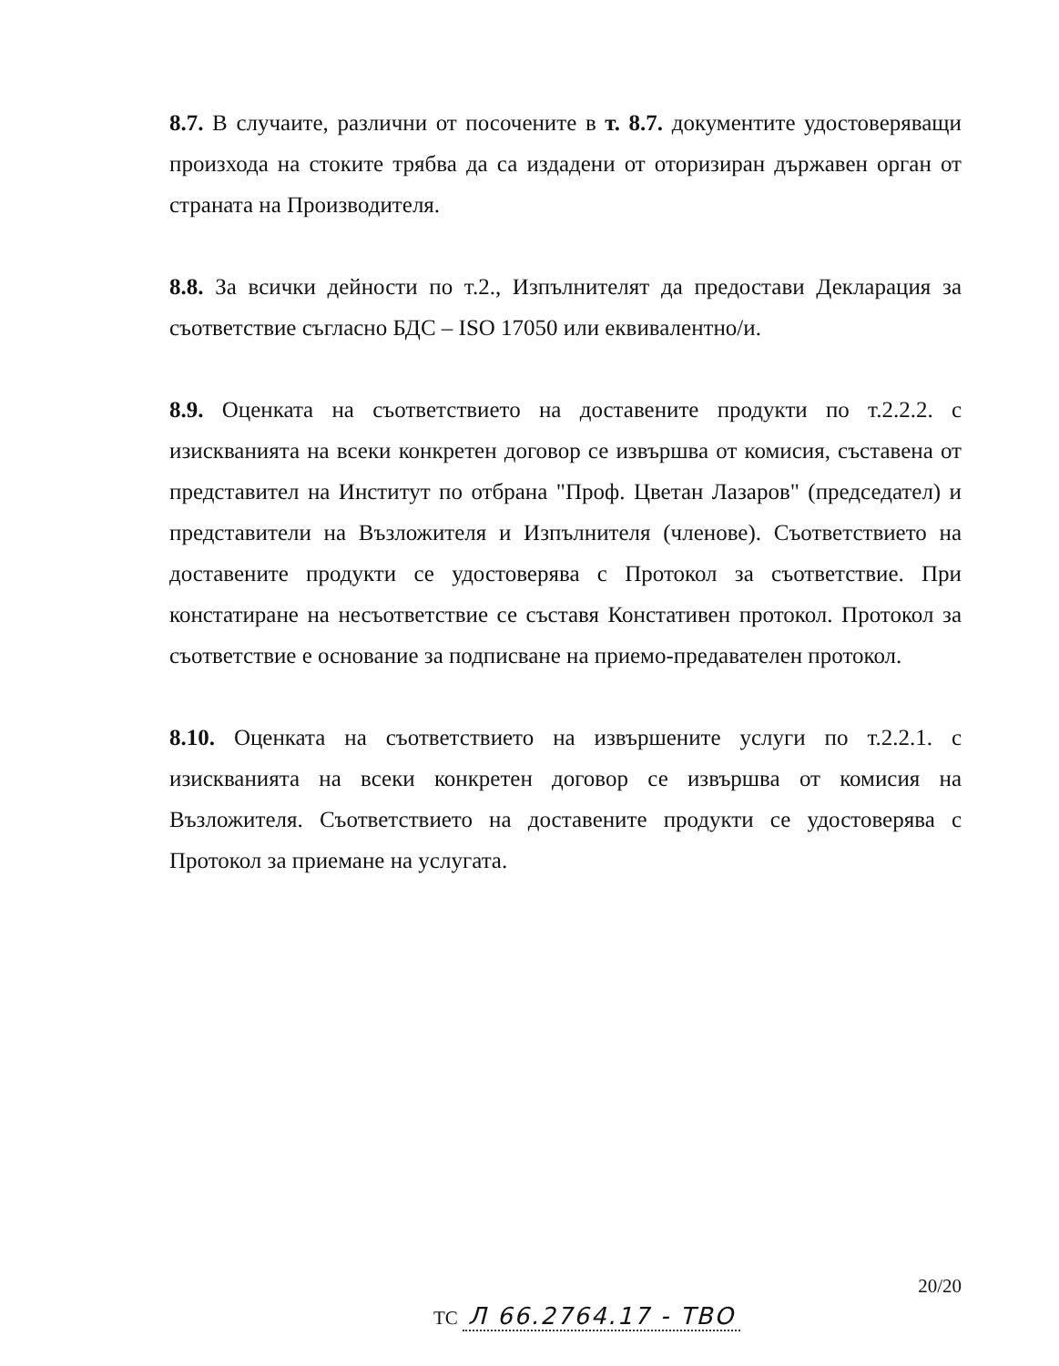8.7. В случаите, различни от посочените в т. 8.7. документите удостоверяващи произхода на стоките трябва да са издадени от оторизиран държавен орган от страната на Производителя.
8.8. За всички дейности по т.2., Изпълнителят да предостави Декларация за съответствие съгласно БДС – ISO 17050 или еквивалентно/и.
8.9. Оценката на съответствието на доставените продукти по т.2.2.2. с изискванията на всеки конкретен договор се извършва от комисия, съставена от представител на Институт по отбрана "Проф. Цветан Лазаров" (председател) и представители на Възложителя и Изпълнителя (членове). Съответствието на доставените продукти се удостоверява с Протокол за съответствие. При констатиране на несъответствие се съставя Констативен протокол. Протокол за съответствие е основание за подписване на приемо-предавателен протокол.
8.10. Оценката на съответствието на извършените услуги по т.2.2.1. с изискванията на всеки конкретен договор се извършва от комисия на Възложителя. Съответствието на доставените продукти се удостоверява с Протокол за приемане на услугата.
20/20
ТС Л 66.2764.17 - ТВО